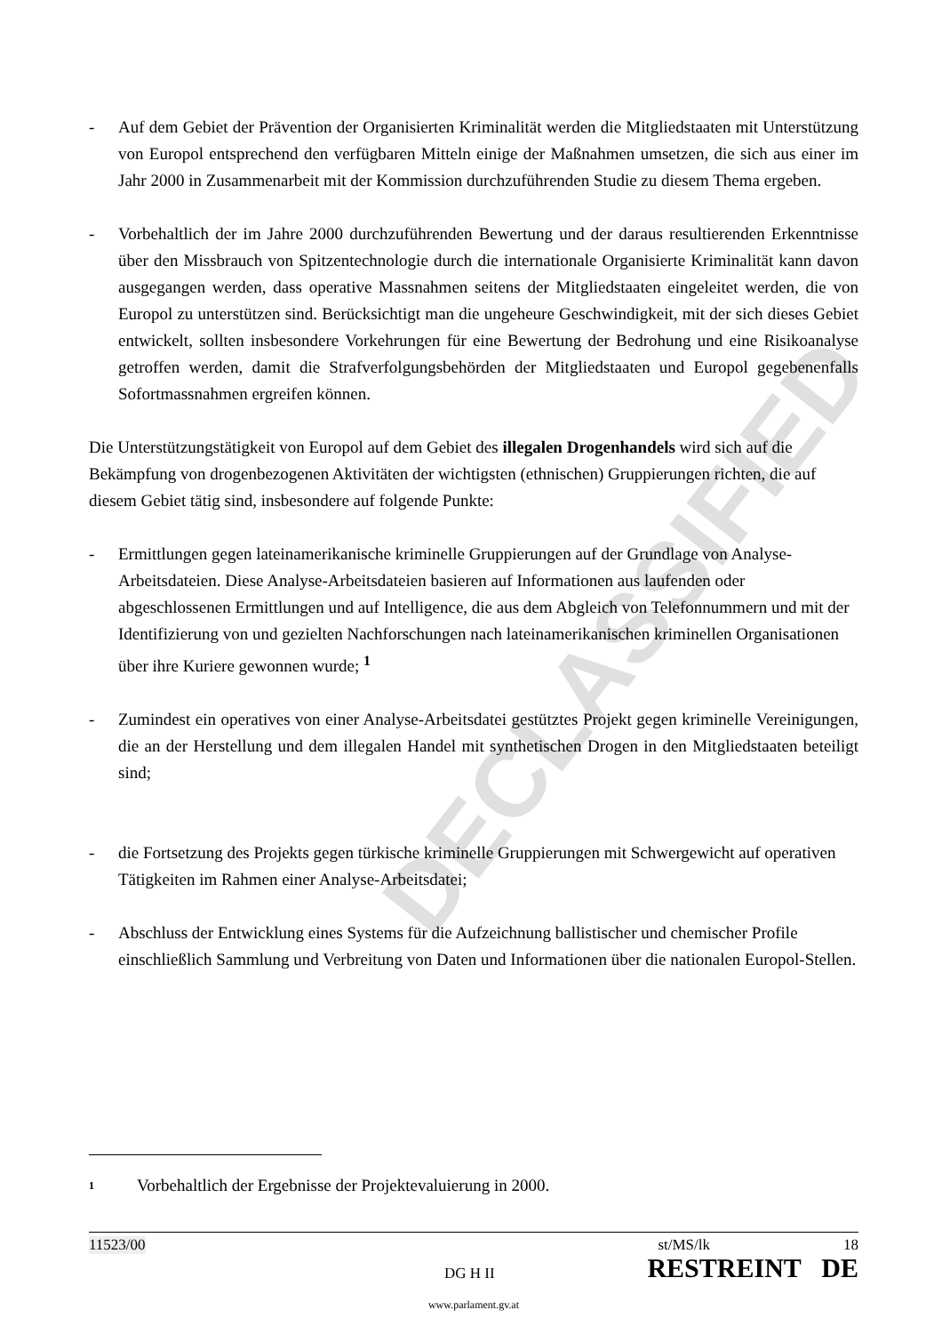DECLASSIFIED
- Auf dem Gebiet der Prävention der Organisierten Kriminalität werden die Mitgliedstaaten mit Unterstützung von Europol entsprechend den verfügbaren Mitteln einige der Maßnahmen umsetzen, die sich aus einer im Jahr 2000 in Zusammenarbeit mit der Kommission durchzu­führenden Studie zu diesem Thema ergeben.
- Vorbehaltlich der im Jahre 2000 durchzuführenden Bewertung und der daraus resultierenden Erkenntnisse über den Missbrauch von Spitzentechnologie durch die internationale Organisierte Kriminalität kann davon ausgegangen werden, dass operative Massnahmen seitens der Mitglied­staaten eingeleitet werden, die von Europol zu unterstützen sind. Berücksichtigt man die ungeheure Geschwindigkeit, mit der sich dieses Gebiet entwickelt, sollten insbesondere Vorkeh­rungen für eine Bewertung der Bedrohung und eine Risikoanalyse getroffen werden, damit die Strafverfolgungsbehörden der Mitgliedstaaten und Europol gegebenenfalls Sofortmassnahmen ergreifen können.
Die Unterstützungstätigkeit von Europol auf dem Gebiet des illegalen Drogenhandels wird sich auf die Bekämpfung von drogenbezogenen Aktivitäten der wichtigsten (ethnischen) Gruppierungen richten, die auf diesem Gebiet tätig sind, insbesondere auf folgende Punkte:
- Ermittlungen gegen lateinamerikanische kriminelle Gruppierungen auf der Grundlage von Analyse-Arbeitsdateien. Diese Analyse-Arbeitsdateien basieren auf Informationen aus laufenden oder abgeschlossenen Ermittlungen und auf Intelligence, die aus dem Abgleich von Telefonnummern und mit der Identifizierung von und gezielten Nachforschungen nach lateinamerikanischen kriminellen Organisationen über ihre Kuriere gewonnen wurde; <sup>1</sup>
- Zumindest ein operatives von einer Analyse-Arbeitsdatei gestütztes Projekt gegen kriminelle Vereinigungen, die an der Herstellung und dem illegalen Handel mit synthetischen Drogen in den Mitgliedstaaten beteiligt sind;
- die Fortsetzung des Projekts gegen türkische kriminelle Gruppierungen mit Schwer­gewicht auf operativen Tätigkeiten im Rahmen einer Analyse-Arbeitsdatei;
- Abschluss der Entwicklung eines Systems für die Aufzeichnung ballistischer und chemischer Profile einschließlich Sammlung und Verbreitung von Daten und Informationen über die nationalen Europol-Stellen.
<sup>1</sup> Vorbehaltlich der Ergebnisse der Projektevaluierung in 2000.
11523/00 st/MS/lk 18
DG H II RESTREINT DE
www.parlament.gv.at